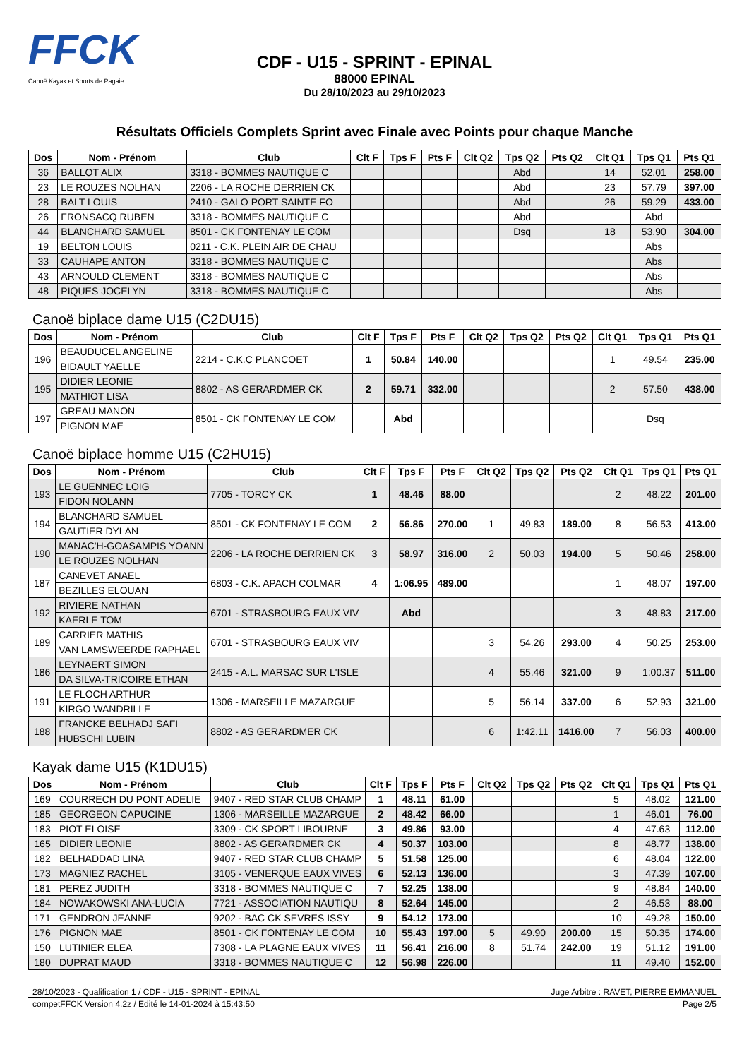FFCK
Canoë Kayak et Sports de Pagaie
CDF - U15 - SPRINT - EPINAL
88000 EPINAL
Du 28/10/2023 au 29/10/2023
Résultats Officiels Complets Sprint avec Finale avec Points pour chaque Manche
| Dos | Nom - Prénom | Club | Clt F | Tps F | Pts F | Clt Q2 | Tps Q2 | Pts Q2 | Clt Q1 | Tps Q1 | Pts Q1 |
| --- | --- | --- | --- | --- | --- | --- | --- | --- | --- | --- | --- |
| 36 | BALLOT ALIX | 3318 - BOMMES NAUTIQUE C | | | | | Abd | | 14 | 52.01 | 258.00 |
| 23 | LE ROUZES NOLHAN | 2206 - LA ROCHE DERRIEN CK | | | | | Abd | | 23 | 57.79 | 397.00 |
| 28 | BALT LOUIS | 2410 - GALO PORT SAINTE FO | | | | | Abd | | 26 | 59.29 | 433.00 |
| 26 | FRONSACQ RUBEN | 3318 - BOMMES NAUTIQUE C | | | | | Abd | | | Abd | |
| 44 | BLANCHARD SAMUEL | 8501 - CK FONTENAY LE COM | | | | | Dsq | | 18 | 53.90 | 304.00 |
| 19 | BELTON LOUIS | 0211 - C.K. PLEIN AIR DE CHAU | | | | | | | | Abs | |
| 33 | CAUHAPE ANTON | 3318 - BOMMES NAUTIQUE C | | | | | | | | Abs | |
| 43 | ARNOULD CLEMENT | 3318 - BOMMES NAUTIQUE C | | | | | | | | Abs | |
| 48 | PIQUES JOCELYN | 3318 - BOMMES NAUTIQUE C | | | | | | | | Abs | |
Canoë biplace dame U15 (C2DU15)
| Dos | Nom - Prénom | Club | Clt F | Tps F | Pts F | Clt Q2 | Tps Q2 | Pts Q2 | Clt Q1 | Tps Q1 | Pts Q1 |
| --- | --- | --- | --- | --- | --- | --- | --- | --- | --- | --- | --- |
| 196 | BEAUDUCEL ANGELINE | 2214 - C.K.C PLANCOET | 1 | 50.84 | 140.00 | | | | 1 | 49.54 | 235.00 |
| | BIDAULT YAELLE | | | | | | | | | | |
| 195 | DIDIER LEONIE | 8802 - AS GERARDMER CK | 2 | 59.71 | 332.00 | | | | 2 | 57.50 | 438.00 |
| | MATHIOT LISA | | | | | | | | | | |
| 197 | GREAU MANON | 8501 - CK FONTENAY LE COM | | Abd | | | | | | Dsq | |
| | PIGNON MAE | | | | | | | | | | |
Canoë biplace homme U15 (C2HU15)
| Dos | Nom - Prénom | Club | Clt F | Tps F | Pts F | Clt Q2 | Tps Q2 | Pts Q2 | Clt Q1 | Tps Q1 | Pts Q1 |
| --- | --- | --- | --- | --- | --- | --- | --- | --- | --- | --- | --- |
| 193 | LE GUENNEC LOIG | 7705 - TORCY CK | 1 | 48.46 | 88.00 | | | | 2 | 48.22 | 201.00 |
| | FIDON NOLANN | | | | | | | | | | |
| 194 | BLANCHARD SAMUEL | 8501 - CK FONTENAY LE COM | 2 | 56.86 | 270.00 | 1 | 49.83 | 189.00 | 8 | 56.53 | 413.00 |
| | GAUTIER DYLAN | | | | | | | | | | |
| 190 | MANAC'H-GOASAMPIS YOANN | 2206 - LA ROCHE DERRIEN CK | 3 | 58.97 | 316.00 | 2 | 50.03 | 194.00 | 5 | 50.46 | 258.00 |
| | LE ROUZES NOLHAN | | | | | | | | | | |
| 187 | CANEVET ANAEL | 6803 - C.K. APACH COLMAR | 4 | 1:06.95 | 489.00 | | | | 1 | 48.07 | 197.00 |
| | BEZILLES ELOUAN | | | | | | | | | | |
| 192 | RIVIERE NATHAN | 6701 - STRASBOURG EAUX VIV | | Abd | | | | | 3 | 48.83 | 217.00 |
| | KAERLE TOM | | | | | | | | | | |
| 189 | CARRIER MATHIS | 6701 - STRASBOURG EAUX VIV | | | | 3 | 54.26 | 293.00 | 4 | 50.25 | 253.00 |
| | VAN LAMSWEERDE RAPHAEL | | | | | | | | | | |
| 186 | LEYNAERT SIMON | 2415 - A.L. MARSAC SUR L'ISLE | | | | 4 | 55.46 | 321.00 | 9 | 1:00.37 | 511.00 |
| | DA SILVA-TRICOIRE ETHAN | | | | | | | | | | |
| 191 | LE FLOCH ARTHUR | 1306 - MARSEILLE MAZARGUE | | | | 5 | 56.14 | 337.00 | 6 | 52.93 | 321.00 |
| | KIRGO WANDRILLE | | | | | | | | | | |
| 188 | FRANCKE BELHADJ SAFI | 8802 - AS GERARDMER CK | | | | 6 | 1:42.11 | 1416.00 | 7 | 56.03 | 400.00 |
| | HUBSCHI LUBIN | | | | | | | | | | |
Kayak dame U15 (K1DU15)
| Dos | Nom - Prénom | Club | Clt F | Tps F | Pts F | Clt Q2 | Tps Q2 | Pts Q2 | Clt Q1 | Tps Q1 | Pts Q1 |
| --- | --- | --- | --- | --- | --- | --- | --- | --- | --- | --- | --- |
| 169 | COURRECH DU PONT ADELIE | 9407 - RED STAR CLUB CHAMP | 1 | 48.11 | 61.00 | | | | 5 | 48.02 | 121.00 |
| 185 | GEORGEON CAPUCINE | 1306 - MARSEILLE MAZARGUE | 2 | 48.42 | 66.00 | | | | 1 | 46.01 | 76.00 |
| 183 | PIOT ELOISE | 3309 - CK SPORT LIBOURNE | 3 | 49.86 | 93.00 | | | | 4 | 47.63 | 112.00 |
| 165 | DIDIER LEONIE | 8802 - AS GERARDMER CK | 4 | 50.37 | 103.00 | | | | 8 | 48.77 | 138.00 |
| 182 | BELHADDAD LINA | 9407 - RED STAR CLUB CHAMP | 5 | 51.58 | 125.00 | | | | 6 | 48.04 | 122.00 |
| 173 | MAGNIEZ RACHEL | 3105 - VENERQUE EAUX VIVES | 6 | 52.13 | 136.00 | | | | 3 | 47.39 | 107.00 |
| 181 | PEREZ JUDITH | 3318 - BOMMES NAUTIQUE C | 7 | 52.25 | 138.00 | | | | 9 | 48.84 | 140.00 |
| 184 | NOWAKOWSKI ANA-LUCIA | 7721 - ASSOCIATION NAUTIQU | 8 | 52.64 | 145.00 | | | | 2 | 46.53 | 88.00 |
| 171 | GENDRON JEANNE | 9202 - BAC CK SEVRES ISSY | 9 | 54.12 | 173.00 | | | | 10 | 49.28 | 150.00 |
| 176 | PIGNON MAE | 8501 - CK FONTENAY LE COM | 10 | 55.43 | 197.00 | 5 | 49.90 | 200.00 | 15 | 50.35 | 174.00 |
| 150 | LUTINIER ELEA | 7308 - LA PLAGNE EAUX VIVES | 11 | 56.41 | 216.00 | 8 | 51.74 | 242.00 | 19 | 51.12 | 191.00 |
| 180 | DUPRAT MAUD | 3318 - BOMMES NAUTIQUE C | 12 | 56.98 | 226.00 | | | | 11 | 49.40 | 152.00 |
28/10/2023 - Qualification 1 / CDF - U15 - SPRINT - EPINAL Juge Arbitre : RAVET, PIERRE EMMANUEL
competFFCK Version 4.2z / Edité le 14-01-2024 à 15:43:50 Page 2/5